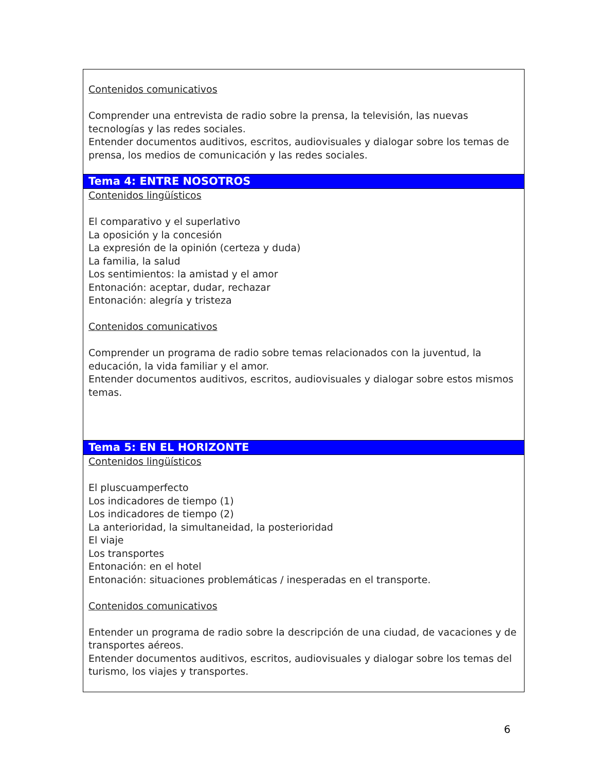| Contenidos comunicativos Comprender una entrevista de radio sobre la prensa, la televisión, las nuevas tecnologías y las redes sociales. Entender documentos auditivos, escritos, audiovisuales y dialogar sobre los temas de prensa, los medios de comunicación y las redes sociales. |
| Tema 4: ENTRE NOSOTROS |
| Contenidos lingüísticos El comparativo y el superlativo La oposición y la concesión La expresión de la opinión (certeza y duda) La familia, la salud Los sentimientos: la amistad y el amor Entonación: aceptar, dudar, rechazar Entonación: alegría y tristeza Contenidos comunicativos Comprender un programa de radio sobre temas relacionados con la juventud, la educación, la vida familiar y el amor. Entender documentos auditivos, escritos, audiovisuales y dialogar sobre estos mismos temas. |
| Tema 5: EN EL HORIZONTE |
| Contenidos lingüísticos El pluscuamperfecto Los indicadores de tiempo (1) Los indicadores de tiempo (2) La anterioridad, la simultaneidad, la posterioridad El viaje Los transportes Entonación: en el hotel Entonación: situaciones problemáticas / inesperadas en el transporte. Contenidos comunicativos Entender un programa de radio sobre la descripción de una ciudad, de vacaciones y de transportes aéreos. Entender documentos auditivos, escritos, audiovisuales y dialogar sobre los temas del turismo, los viajes y transportes. |
6